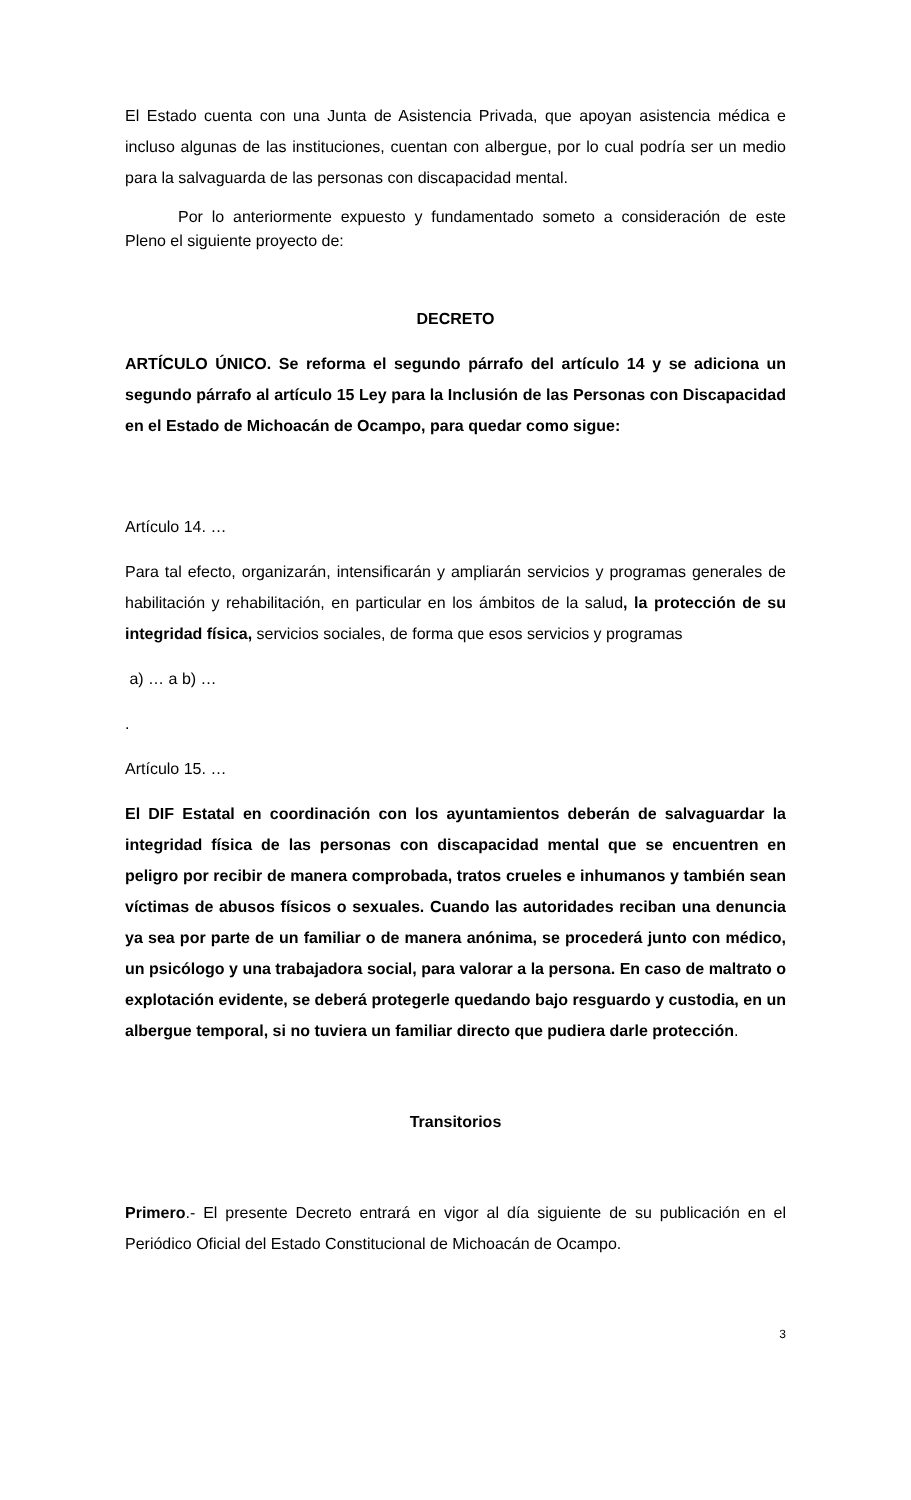El Estado cuenta con una Junta de Asistencia Privada, que apoyan asistencia médica e incluso algunas de las instituciones, cuentan con albergue, por lo cual podría ser un medio para la salvaguarda de las personas con discapacidad mental.
Por lo anteriormente expuesto y fundamentado someto a consideración de este Pleno el siguiente proyecto de:
DECRETO
ARTÍCULO ÚNICO. Se reforma el segundo párrafo del artículo 14 y se adiciona un segundo párrafo al artículo 15 Ley para la Inclusión de las Personas con Discapacidad en el Estado de Michoacán de Ocampo, para quedar como sigue:
Artículo 14. …
Para tal efecto, organizarán, intensificarán y ampliarán servicios y programas generales de habilitación y rehabilitación, en particular en los ámbitos de la salud, la protección de su integridad física, servicios sociales, de forma que esos servicios y programas
a) … a b) …
.
Artículo 15. …
El DIF Estatal en coordinación con los ayuntamientos deberán de salvaguardar la integridad física de las personas con discapacidad mental que se encuentren en peligro por recibir de manera comprobada, tratos crueles e inhumanos y también sean víctimas de abusos físicos o sexuales. Cuando las autoridades reciban una denuncia ya sea por parte de un familiar o de manera anónima, se procederá junto con médico, un psicólogo y una trabajadora social, para valorar a la persona. En caso de maltrato o explotación evidente, se deberá protegerle quedando bajo resguardo y custodia, en un albergue temporal, si no tuviera un familiar directo que pudiera darle protección.
Transitorios
Primero.- El presente Decreto entrará en vigor al día siguiente de su publicación en el Periódico Oficial del Estado Constitucional de Michoacán de Ocampo.
3